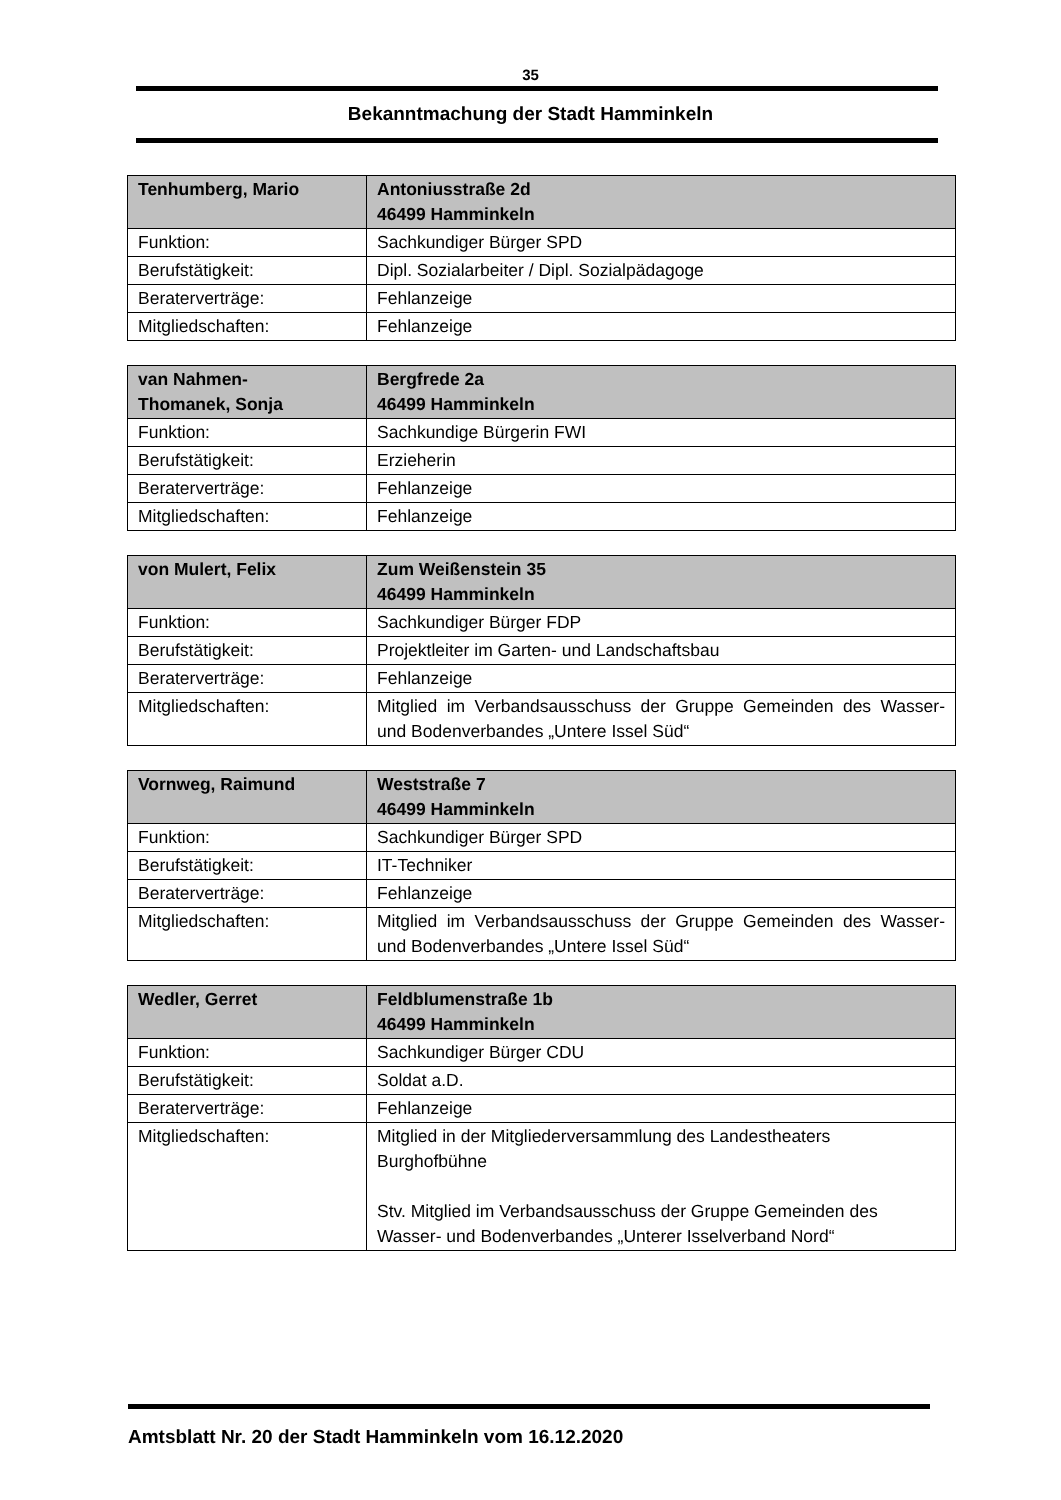35
Bekanntmachung der Stadt Hamminkeln
| Tenhumberg, Mario | Antoniusstraße 2d 46499 Hamminkeln |
| --- | --- |
| Funktion: | Sachkundiger Bürger SPD |
| Berufstätigkeit: | Dipl. Sozialarbeiter / Dipl. Sozialpädagoge |
| Beraterverträge: | Fehlanzeige |
| Mitgliedschaften: | Fehlanzeige |
| van Nahmen- Thomanek, Sonja | Bergfrede 2a 46499 Hamminkeln |
| --- | --- |
| Funktion: | Sachkundige Bürgerin FWI |
| Berufstätigkeit: | Erzieherin |
| Beraterverträge: | Fehlanzeige |
| Mitgliedschaften: | Fehlanzeige |
| von Mulert, Felix | Zum Weißenstein 35 46499 Hamminkeln |
| --- | --- |
| Funktion: | Sachkundiger Bürger FDP |
| Berufstätigkeit: | Projektleiter im Garten- und Landschaftsbau |
| Beraterverträge: | Fehlanzeige |
| Mitgliedschaften: | Mitglied im Verbandsausschuss der Gruppe Gemeinden des Wasser- und Bodenverbandes „Untere Issel Süd“ |
| Vornweg, Raimund | Weststraße 7 46499 Hamminkeln |
| --- | --- |
| Funktion: | Sachkundiger Bürger SPD |
| Berufstätigkeit: | IT-Techniker |
| Beraterverträge: | Fehlanzeige |
| Mitgliedschaften: | Mitglied im Verbandsausschuss der Gruppe Gemeinden des Wasser- und Bodenverbandes „Untere Issel Süd“ |
| Wedler, Gerret | Feldblumenstraße 1b 46499 Hamminkeln |
| --- | --- |
| Funktion: | Sachkundiger Bürger CDU |
| Berufstätigkeit: | Soldat a.D. |
| Beraterverträge: | Fehlanzeige |
| Mitgliedschaften: | Mitglied in der Mitgliederversammlung des Landestheaters Burghofbühne Stv. Mitglied im Verbandsausschuss der Gruppe Gemeinden des Wasser- und Bodenverbandes „Unterer Isselverband Nord“ |
Amtsblatt Nr. 20 der Stadt Hamminkeln vom 16.12.2020